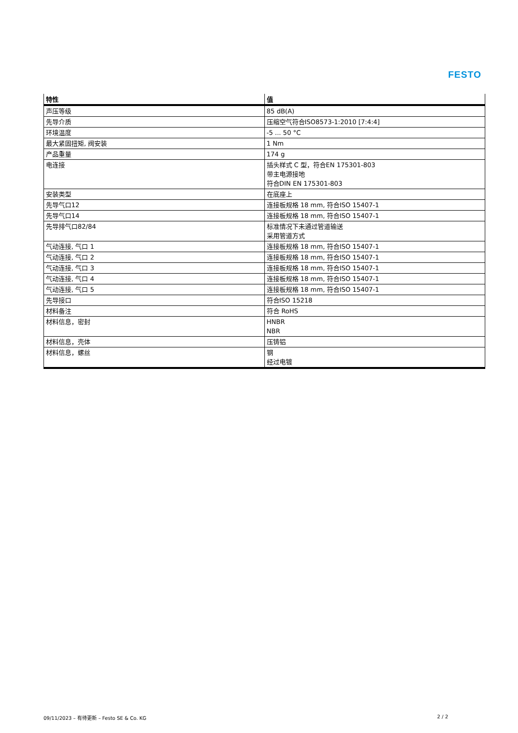FESTO
| 特性 | 值 |
| --- | --- |
| 声压等级 | 85 dB(A) |
| 先导介质 | 压缩空气符合ISO8573-1:2010 [7:4:4] |
| 环境温度 | -5 ... 50 °C |
| 最大紧固扭矩, 阀安装 | 1 Nm |
| 产品重量 | 174 g |
| 电连接 | 插头样式 C 型，符合EN 175301-803 带主电源接地 符合DIN EN 175301-803 |
| 安装类型 | 在底座上 |
| 先导气口12 | 连接板规格 18 mm, 符合ISO 15407-1 |
| 先导气口14 | 连接板规格 18 mm, 符合ISO 15407-1 |
| 先导排气口82/84 | 标准情况下未通过管道输送 采用管道方式 |
| 气动连接, 气口 1 | 连接板规格 18 mm, 符合ISO 15407-1 |
| 气动连接, 气口 2 | 连接板规格 18 mm, 符合ISO 15407-1 |
| 气动连接, 气口 3 | 连接板规格 18 mm, 符合ISO 15407-1 |
| 气动连接, 气口 4 | 连接板规格 18 mm, 符合ISO 15407-1 |
| 气动连接, 气口 5 | 连接板规格 18 mm, 符合ISO 15407-1 |
| 先导接口 | 符合ISO 15218 |
| 材料备注 | 符合 RoHS |
| 材料信息，密封 | HNBR NBR |
| 材料信息，壳体 | 压铸铝 |
| 材料信息，螺丝 | 钢 经过电镀 |
09/11/2023 – 有待更新 – Festo SE & Co. KG 2 / 2